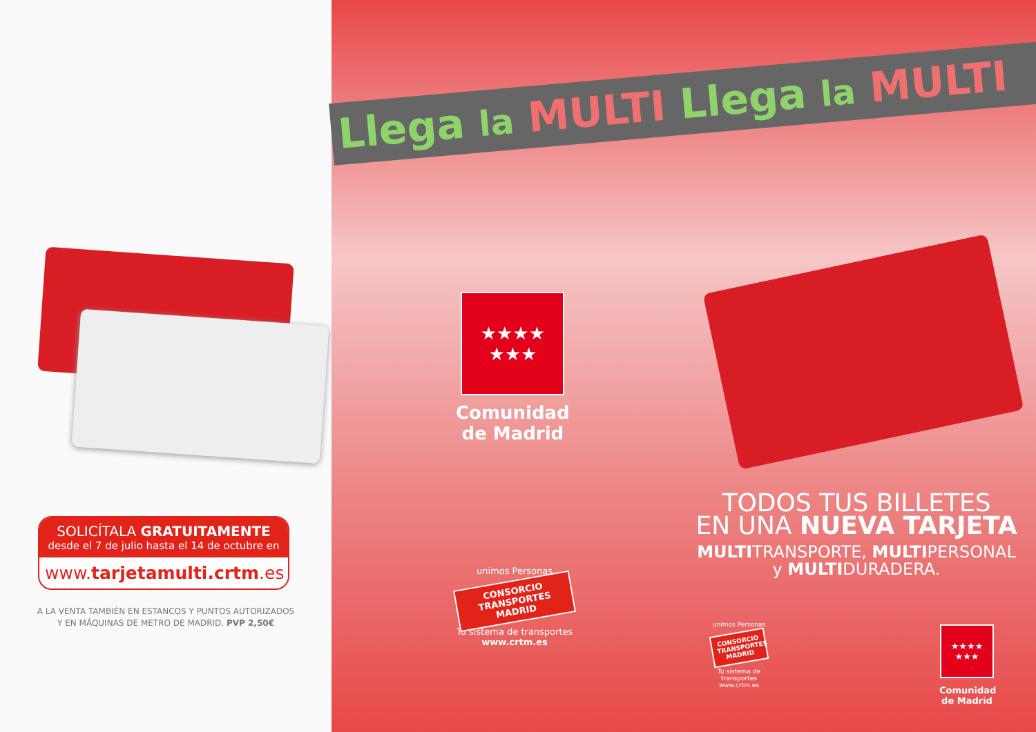SOLICÍTALA GRATUITAMENTE
desde el 7 de julio hasta el 14 de octubre en
www.tarjetamulti.crtm.es
A LA VENTA TAMBIÉN EN ESTANCOS Y PUNTOS AUTORIZADOS
Y EN MÁQUINAS DE METRO DE MADRID. PVP 2,50€
Llega la MULTI Llega la MULTI
★★★★
★★★
Comunidad
de Madrid
unimos Personas
CONSORCIO TRANSPORTES MADRID
Tu sistema de transportes
www.crtm.es
TODOS TUS BILLETES
EN UNA NUEVA TARJETA
MULTITRANSPORTE, MULTIPERSONAL
y MULTIDURADERA.
unimos Personas
CONSORCIO TRANSPORTES MADRID
Tu sistema de transportes
www.crtm.es
★★★★
★★★
Comunidad
de Madrid